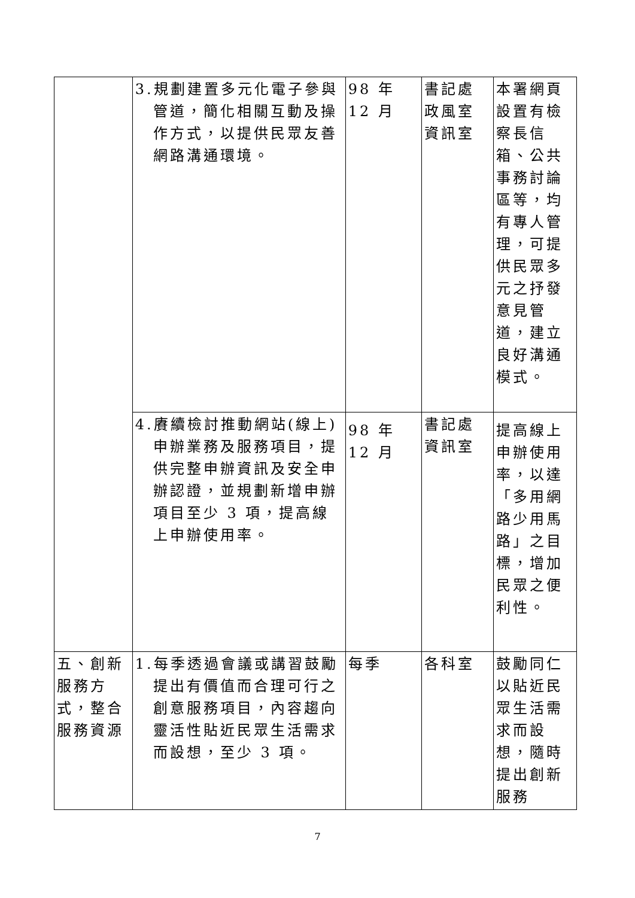| | 3.規劃建置多元化電子參與管道，簡化相關互動及操作方式，以提供民眾友善網路溝通環境。 | 98 年 12 月 | 書記處 政風室 資訊室 | 本署網頁設置有檢察長信箱、公共事務討論區等，均有專人管理，可提供民眾多元之抒發意見管道，建立良好溝通模式。 |
| | 4.賡續檢討推動網站(線上)申辦業務及服務項目，提供完整申辦資訊及安全申辦認證，並規劃新增申辦項目至少 3 項，提高線上申辦使用率。 | 98 年 12 月 | 書記處 資訊室 | 提高線上申辦使用率，以達「多用網路少用馬路」之目標，增加民眾之便利性。 |
| 五、創新服務方式，整合服務資源 | 1.每季透過會議或講習鼓勵提出有價值而合理可行之創意服務項目，內容趨向靈活性貼近民眾生活需求而設想，至少 3 項。 | 每季 | 各科室 | 鼓勵同仁以貼近民眾生活需求而設想，隨時提出創新服務 |
7